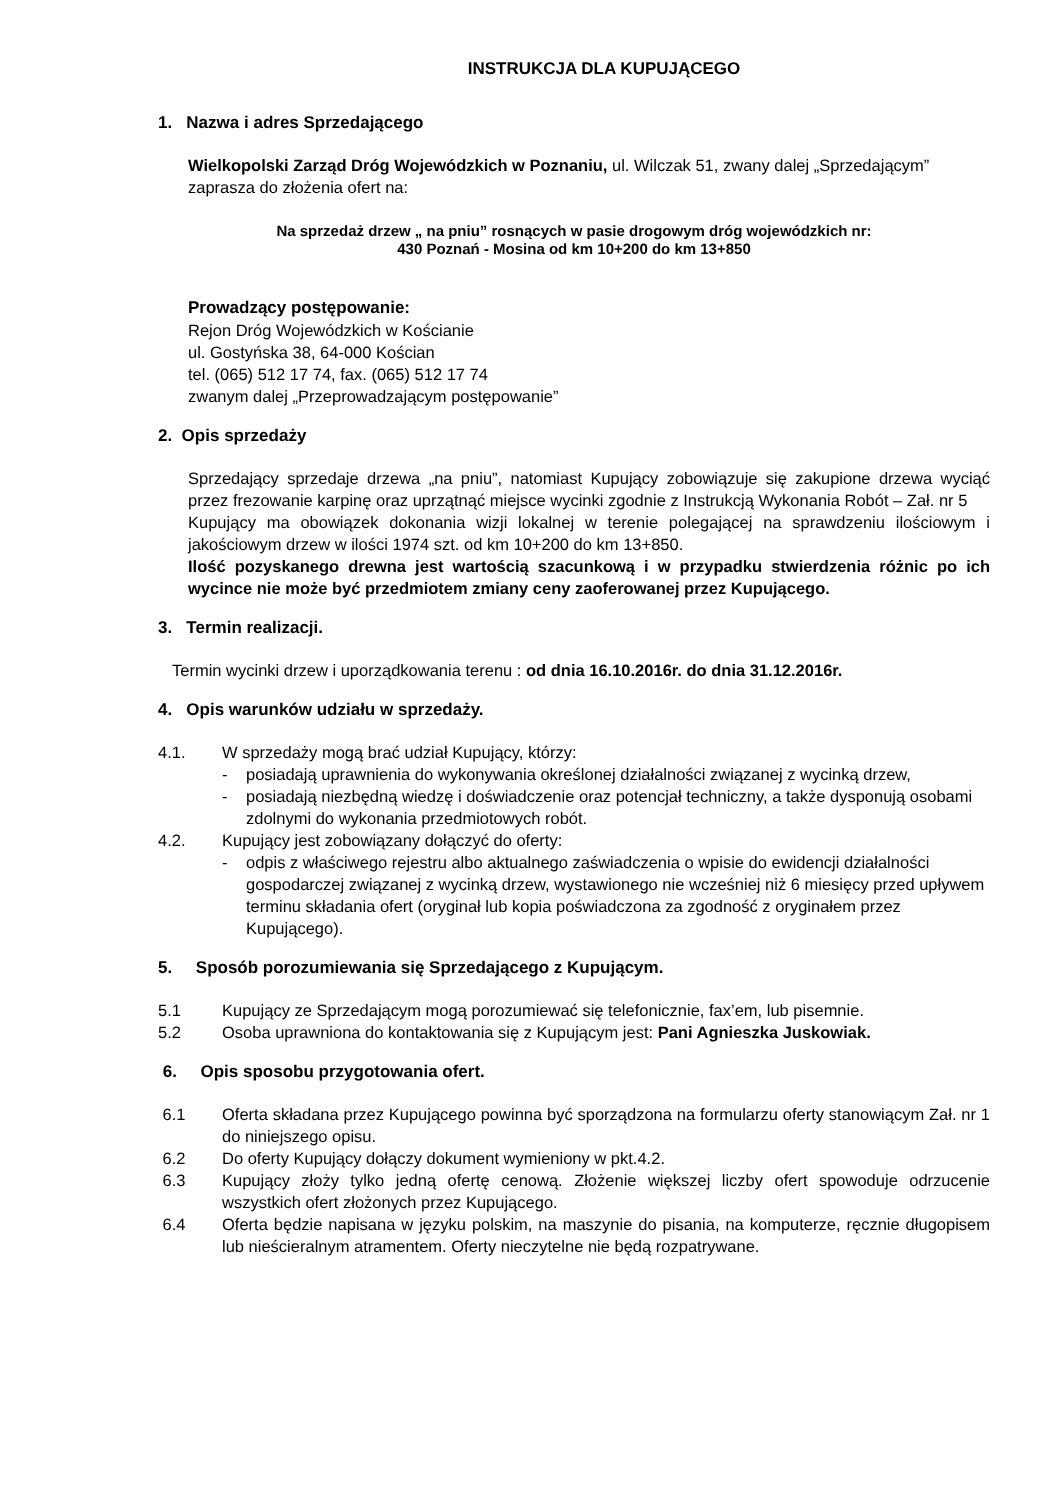INSTRUKCJA DLA KUPUJĄCEGO
1. Nazwa i adres Sprzedającego
Wielkopolski Zarząd Dróg Wojewódzkich w Poznaniu, ul. Wilczak 51, zwany dalej „Sprzedającym” zaprasza do złożenia ofert na:
Na sprzedaż drzew „ na pniu” rosnących w pasie drogowym dróg wojewódzkich nr:
430 Poznań - Mosina od km 10+200 do km 13+850
Prowadzący postępowanie:
Rejon Dróg Wojewódzkich w Kościanie
ul. Gostyńska 38, 64-000 Kościan
tel. (065) 512 17 74, fax. (065) 512 17 74
zwanym dalej „Przeprowadzającym postępowanie”
2. Opis sprzedaży
Sprzedający sprzedaje drzewa „na pniu”, natomiast Kupujący zobowiązuje się zakupione drzewa wyciąć przez frezowanie karpinę oraz uprzątnąć miejsce wycinki zgodnie z Instrukcją Wykonania Robót – Zał. nr 5
Kupujący ma obowiązek dokonania wizji lokalnej w terenie polegającej na sprawdzeniu ilościowym i jakościowym drzew w ilości 1974 szt. od km 10+200 do km 13+850.
Ilość pozyskanego drewna jest wartością szacunkową i w przypadku stwierdzenia różnic po ich wycince nie może być przedmiotem zmiany ceny zaoferowanej przez Kupującego.
3. Termin realizacji.
Termin wycinki drzew i uporządkowania terenu : od dnia 16.10.2016r. do dnia 31.12.2016r.
4. Opis warunków udziału w sprzedaży.
4.1. W sprzedaży mogą brać udział Kupujący, którzy:
- posiadają uprawnienia do wykonywania określonej działalności związanej z wycinką drzew,
- posiadają niezbędną wiedzę i doświadczenie oraz potencjał techniczny, a także dysponują osobami zdolnymi do wykonania przedmiotowych robót.
4.2. Kupujący jest zobowiązany dołączyć do oferty:
- odpis z właściwego rejestru albo aktualnego zaświadczenia o wpisie do ewidencji działalności gospodarczej związanej z wycinką drzew, wystawionego nie wcześniej niż 6 miesięcy przed upływem terminu składania ofert (oryginał lub kopia poświadczona za zgodność z oryginałem przez Kupującego).
5. Sposób porozumiewania się Sprzedającego z Kupującym.
5.1 Kupujący ze Sprzedającym mogą porozumiewać się telefonicznie, fax’em, lub pisemnie.
5.2 Osoba uprawniona do kontaktowania się z Kupującym jest: Pani Agnieszka Juskowiak.
6. Opis sposobu przygotowania ofert.
6.1 Oferta składana przez Kupującego powinna być sporządzona na formularzu oferty stanowiącym Zał. nr 1 do niniejszego opisu.
6.2 Do oferty Kupujący dołączy dokument wymieniony w pkt.4.2.
6.3 Kupujący złoży tylko jedną ofertę cenową. Złożenie większej liczby ofert spowoduje odrzucenie wszystkich ofert złożonych przez Kupującego.
6.4 Oferta będzie napisana w języku polskim, na maszynie do pisania, na komputerze, ręcznie długopisem lub nieścieralnym atramentem. Oferty nieczytelne nie będą rozpatrywane.